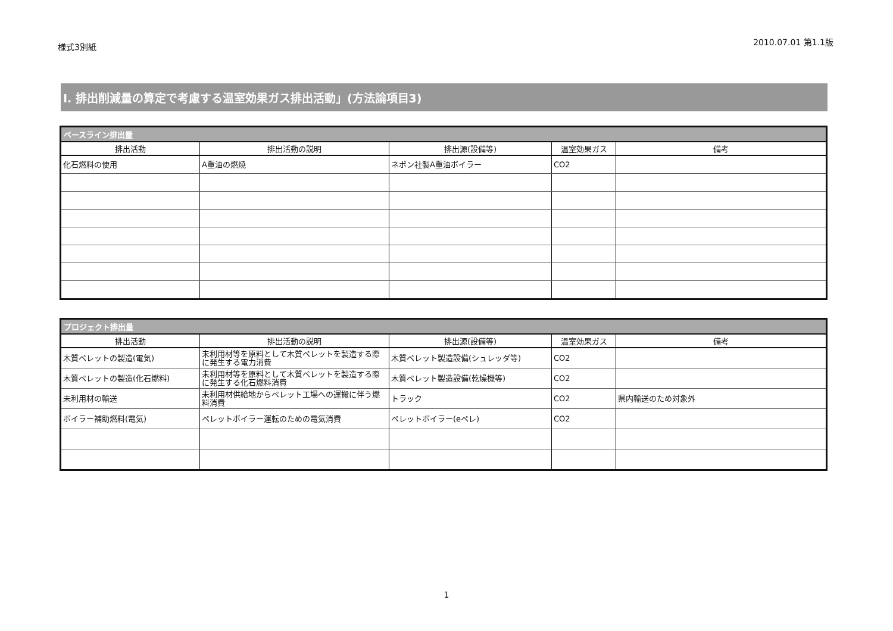様式3別紙
2010.07.01 第1.1版
I. 排出削減量の算定で考慮する温室効果ガス排出活動」(方法論項目3)
| ベースライン排出量 | | | | |
| --- | --- | --- | --- | --- |
| 排出活動 | 排出活動の説明 | 排出源(設備等) | 温室効果ガス | 備考 |
| 化石燃料の使用 | A重油の燃焼 | ネポン社製A重油ボイラー | CO2 | |
| プロジェクト排出量 | | | | |
| --- | --- | --- | --- | --- |
| 排出活動 | 排出活動の説明 | 排出源(設備等) | 温室効果ガス | 備考 |
| 木質ペレットの製造(電気) | 未利用材等を原料として木質ペレットを製造する際に発生する電力消費 | 木質ペレット製造設備(シュレッダ等) | CO2 | |
| 木質ペレットの製造(化石燃料) | 未利用材等を原料として木質ペレットを製造する際に発生する化石燃料消費 | 木質ペレット製造設備(乾燥機等) | CO2 | |
| 未利用材の輸送 | 未利用材供給地からペレット工場への運搬に伴う燃料消費 | トラック | CO2 | 県内輸送のため対象外 |
| ボイラー補助燃料(電気) | ペレットボイラー運転のための電気消費 | ペレットボイラー(eペレ) | CO2 | |
1